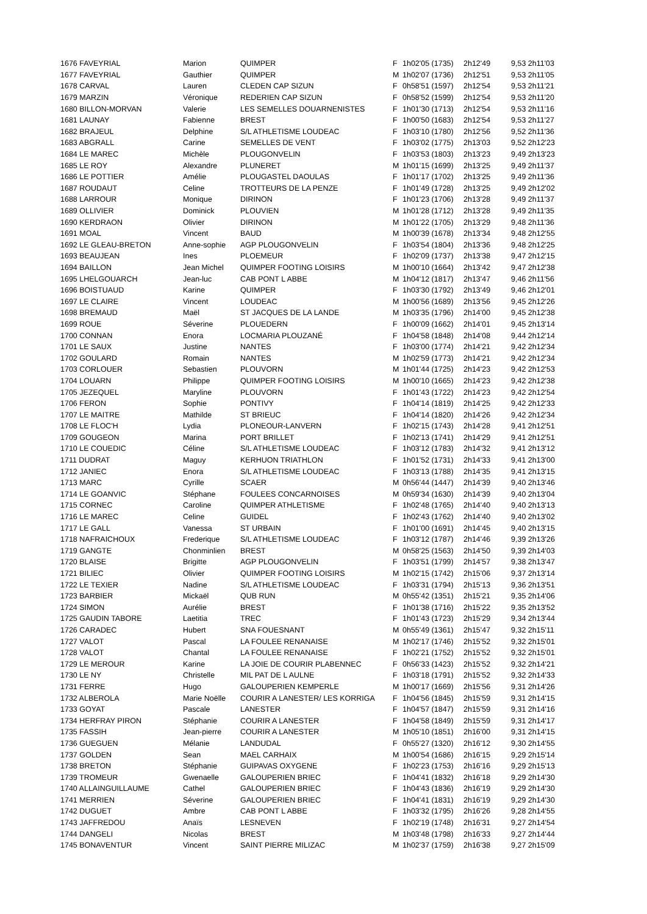| 1676 FAVEYRIAL | Marion | QUIMPER | F | 1h02'05 (1735) | 2h12'49 | 9,53 2h11'03 |
| 1677 FAVEYRIAL | Gauthier | QUIMPER | M | 1h02'07 (1736) | 2h12'51 | 9,53 2h11'05 |
| 1678 CARVAL | Lauren | CLEDEN CAP SIZUN | F | 0h58'51 (1597) | 2h12'54 | 9,53 2h11'21 |
| 1679 MARZIN | Véronique | REDERIEN CAP SIZUN | F | 0h58'52 (1599) | 2h12'54 | 9,53 2h11'20 |
| 1680 BILLON-MORVAN | Valerie | LES SEMELLES DOUARNENISTES | F | 1h01'30 (1713) | 2h12'54 | 9,53 2h11'16 |
| 1681 LAUNAY | Fabienne | BREST | F | 1h00'50 (1683) | 2h12'54 | 9,53 2h11'27 |
| 1682 BRAJEUL | Delphine | S/L ATHLETISME LOUDEAC | F | 1h03'10 (1780) | 2h12'56 | 9,52 2h11'36 |
| 1683 ABGRALL | Carine | SEMELLES DE VENT | F | 1h03'02 (1775) | 2h13'03 | 9,52 2h12'23 |
| 1684 LE MAREC | Michèle | PLOUGONVELIN | F | 1h03'53 (1803) | 2h13'23 | 9,49 2h13'23 |
| 1685 LE ROY | Alexandre | PLUNERET | M | 1h01'15 (1699) | 2h13'25 | 9,49 2h11'37 |
| 1686 LE POTTIER | Amélie | PLOUGASTEL DAOULAS | F | 1h01'17 (1702) | 2h13'25 | 9,49 2h11'36 |
| 1687 ROUDAUT | Celine | TROTTEURS DE LA PENZE | F | 1h01'49 (1728) | 2h13'25 | 9,49 2h12'02 |
| 1688 LARROUR | Monique | DIRINON | F | 1h01'23 (1706) | 2h13'28 | 9,49 2h11'37 |
| 1689 OLLIVIER | Dominick | PLOUVIEN | M | 1h01'28 (1712) | 2h13'28 | 9,49 2h11'35 |
| 1690 KERDRAON | Olivier | DIRINON | M | 1h01'22 (1705) | 2h13'29 | 9,48 2h11'36 |
| 1691 MOAL | Vincent | BAUD | M | 1h00'39 (1678) | 2h13'34 | 9,48 2h12'55 |
| 1692 LE GLEAU-BRETON | Anne-sophie | AGP PLOUGONVELIN | F | 1h03'54 (1804) | 2h13'36 | 9,48 2h12'25 |
| 1693 BEAUJEAN | Ines | PLOEMEUR | F | 1h02'09 (1737) | 2h13'38 | 9,47 2h12'15 |
| 1694 BAILLON | Jean Michel | QUIMPER FOOTING LOISIRS | M | 1h00'10 (1664) | 2h13'42 | 9,47 2h12'38 |
| 1695 LHELGOUARCH | Jean-luc | CAB PONT L ABBE | M | 1h04'12 (1817) | 2h13'47 | 9,46 2h11'56 |
| 1696 BOISTUAUD | Karine | QUIMPER | F | 1h03'30 (1792) | 2h13'49 | 9,46 2h12'01 |
| 1697 LE CLAIRE | Vincent | LOUDEAC | M | 1h00'56 (1689) | 2h13'56 | 9,45 2h12'26 |
| 1698 BREMAUD | Maël | ST JACQUES DE LA LANDE | M | 1h03'35 (1796) | 2h14'00 | 9,45 2h12'38 |
| 1699 ROUE | Séverine | PLOUEDERN | F | 1h00'09 (1662) | 2h14'01 | 9,45 2h13'14 |
| 1700 CONNAN | Enora | LOCMARIA PLOUZANÉ | F | 1h04'58 (1848) | 2h14'08 | 9,44 2h12'14 |
| 1701 LE SAUX | Justine | NANTES | F | 1h03'00 (1774) | 2h14'21 | 9,42 2h12'34 |
| 1702 GOULARD | Romain | NANTES | M | 1h02'59 (1773) | 2h14'21 | 9,42 2h12'34 |
| 1703 CORLOUER | Sebastien | PLOUVORN | M | 1h01'44 (1725) | 2h14'23 | 9,42 2h12'53 |
| 1704 LOUARN | Philippe | QUIMPER FOOTING LOISIRS | M | 1h00'10 (1665) | 2h14'23 | 9,42 2h12'38 |
| 1705 JEZEQUEL | Maryline | PLOUVORN | F | 1h01'43 (1722) | 2h14'23 | 9,42 2h12'54 |
| 1706 FERON | Sophie | PONTIVY | F | 1h04'14 (1819) | 2h14'25 | 9,42 2h12'33 |
| 1707 LE MAITRE | Mathilde | ST BRIEUC | F | 1h04'14 (1820) | 2h14'26 | 9,42 2h12'34 |
| 1708 LE FLOC'H | Lydia | PLONEOUR-LANVERN | F | 1h02'15 (1743) | 2h14'28 | 9,41 2h12'51 |
| 1709 GOUGEON | Marina | PORT BRILLET | F | 1h02'13 (1741) | 2h14'29 | 9,41 2h12'51 |
| 1710 LE COUEDIC | Céline | S/L ATHLETISME LOUDEAC | F | 1h03'12 (1783) | 2h14'32 | 9,41 2h13'12 |
| 1711 DUDRAT | Maguy | KERHUON TRIATHLON | F | 1h01'52 (1731) | 2h14'33 | 9,41 2h13'00 |
| 1712 JANIEC | Enora | S/L ATHLETISME LOUDEAC | F | 1h03'13 (1788) | 2h14'35 | 9,41 2h13'15 |
| 1713 MARC | Cyrille | SCAER | M | 0h56'44 (1447) | 2h14'39 | 9,40 2h13'46 |
| 1714 LE GOANVIC | Stéphane | FOULEES CONCARNOISES | M | 0h59'34 (1630) | 2h14'39 | 9,40 2h13'04 |
| 1715 CORNEC | Caroline | QUIMPER ATHLETISME | F | 1h02'48 (1765) | 2h14'40 | 9,40 2h13'13 |
| 1716 LE MAREC | Celine | GUIDEL | F | 1h02'43 (1762) | 2h14'40 | 9,40 2h13'02 |
| 1717 LE GALL | Vanessa | ST URBAIN | F | 1h01'00 (1691) | 2h14'45 | 9,40 2h13'15 |
| 1718 NAFRAICHOUX | Frederique | S/L ATHLETISME LOUDEAC | F | 1h03'12 (1787) | 2h14'46 | 9,39 2h13'26 |
| 1719 GANGTE | Chonminlien | BREST | M | 0h58'25 (1563) | 2h14'50 | 9,39 2h14'03 |
| 1720 BLAISE | Brigitte | AGP PLOUGONVELIN | F | 1h03'51 (1799) | 2h14'57 | 9,38 2h13'47 |
| 1721 BILIEC | Olivier | QUIMPER FOOTING LOISIRS | M | 1h02'15 (1742) | 2h15'06 | 9,37 2h13'14 |
| 1722 LE TEXIER | Nadine | S/L ATHLETISME LOUDEAC | F | 1h03'31 (1794) | 2h15'13 | 9,36 2h13'51 |
| 1723 BARBIER | Mickaël | QUB RUN | M | 0h55'42 (1351) | 2h15'21 | 9,35 2h14'06 |
| 1724 SIMON | Aurélie | BREST | F | 1h01'38 (1716) | 2h15'22 | 9,35 2h13'52 |
| 1725 GAUDIN TABORE | Laetitia | TREC | F | 1h01'43 (1723) | 2h15'29 | 9,34 2h13'44 |
| 1726 CARADEC | Hubert | SNA FOUESNANT | M | 0h55'49 (1361) | 2h15'47 | 9,32 2h15'11 |
| 1727 VALOT | Pascal | LA FOULEE RENANAISE | M | 1h02'17 (1746) | 2h15'52 | 9,32 2h15'01 |
| 1728 VALOT | Chantal | LA FOULEE RENANAISE | F | 1h02'21 (1752) | 2h15'52 | 9,32 2h15'01 |
| 1729 LE MEROUR | Karine | LA JOIE DE COURIR PLABENNEC | F | 0h56'33 (1423) | 2h15'52 | 9,32 2h14'21 |
| 1730 LE NY | Christelle | MIL PAT DE L AULNE | F | 1h03'18 (1791) | 2h15'52 | 9,32 2h14'33 |
| 1731 FERRE | Hugo | GALOUPERIEN KEMPERLE | M | 1h00'17 (1669) | 2h15'56 | 9,31 2h14'26 |
| 1732 ALBEROLA | Marie Noëlle | COURIR A LANESTER/ LES KORRIGA | F | 1h04'56 (1845) | 2h15'59 | 9,31 2h14'15 |
| 1733 GOYAT | Pascale | LANESTER | F | 1h04'57 (1847) | 2h15'59 | 9,31 2h14'16 |
| 1734 HERFRAY PIRON | Stéphanie | COURIR A LANESTER | F | 1h04'58 (1849) | 2h15'59 | 9,31 2h14'17 |
| 1735 FASSIH | Jean-pierre | COURIR A LANESTER | M | 1h05'10 (1851) | 2h16'00 | 9,31 2h14'15 |
| 1736 GUEGUEN | Mélanie | LANDUDAL | F | 0h55'27 (1320) | 2h16'12 | 9,30 2h14'55 |
| 1737 GOLDEN | Sean | MAEL CARHAIX | M | 1h00'54 (1686) | 2h16'15 | 9,29 2h15'14 |
| 1738 BRETON | Stéphanie | GUIPAVAS OXYGENE | F | 1h02'23 (1753) | 2h16'16 | 9,29 2h15'13 |
| 1739 TROMEUR | Gwenaelle | GALOUPERIEN BRIEC | F | 1h04'41 (1832) | 2h16'18 | 9,29 2h14'30 |
| 1740 ALLAINGUILLAUME | Cathel | GALOUPERIEN BRIEC | F | 1h04'43 (1836) | 2h16'19 | 9,29 2h14'30 |
| 1741 MERRIEN | Séverine | GALOUPERIEN BRIEC | F | 1h04'41 (1831) | 2h16'19 | 9,29 2h14'30 |
| 1742 DUGUET | Ambre | CAB PONT L ABBE | F | 1h03'32 (1795) | 2h16'26 | 9,28 2h14'55 |
| 1743 JAFFREDOU | Anaïs | LESNEVEN | F | 1h02'19 (1748) | 2h16'31 | 9,27 2h14'54 |
| 1744 DANGELI | Nicolas | BREST | M | 1h03'48 (1798) | 2h16'33 | 9,27 2h14'44 |
| 1745 BONAVENTUR | Vincent | SAINT PIERRE MILIZAC | M | 1h02'37 (1759) | 2h16'38 | 9,27 2h15'09 |